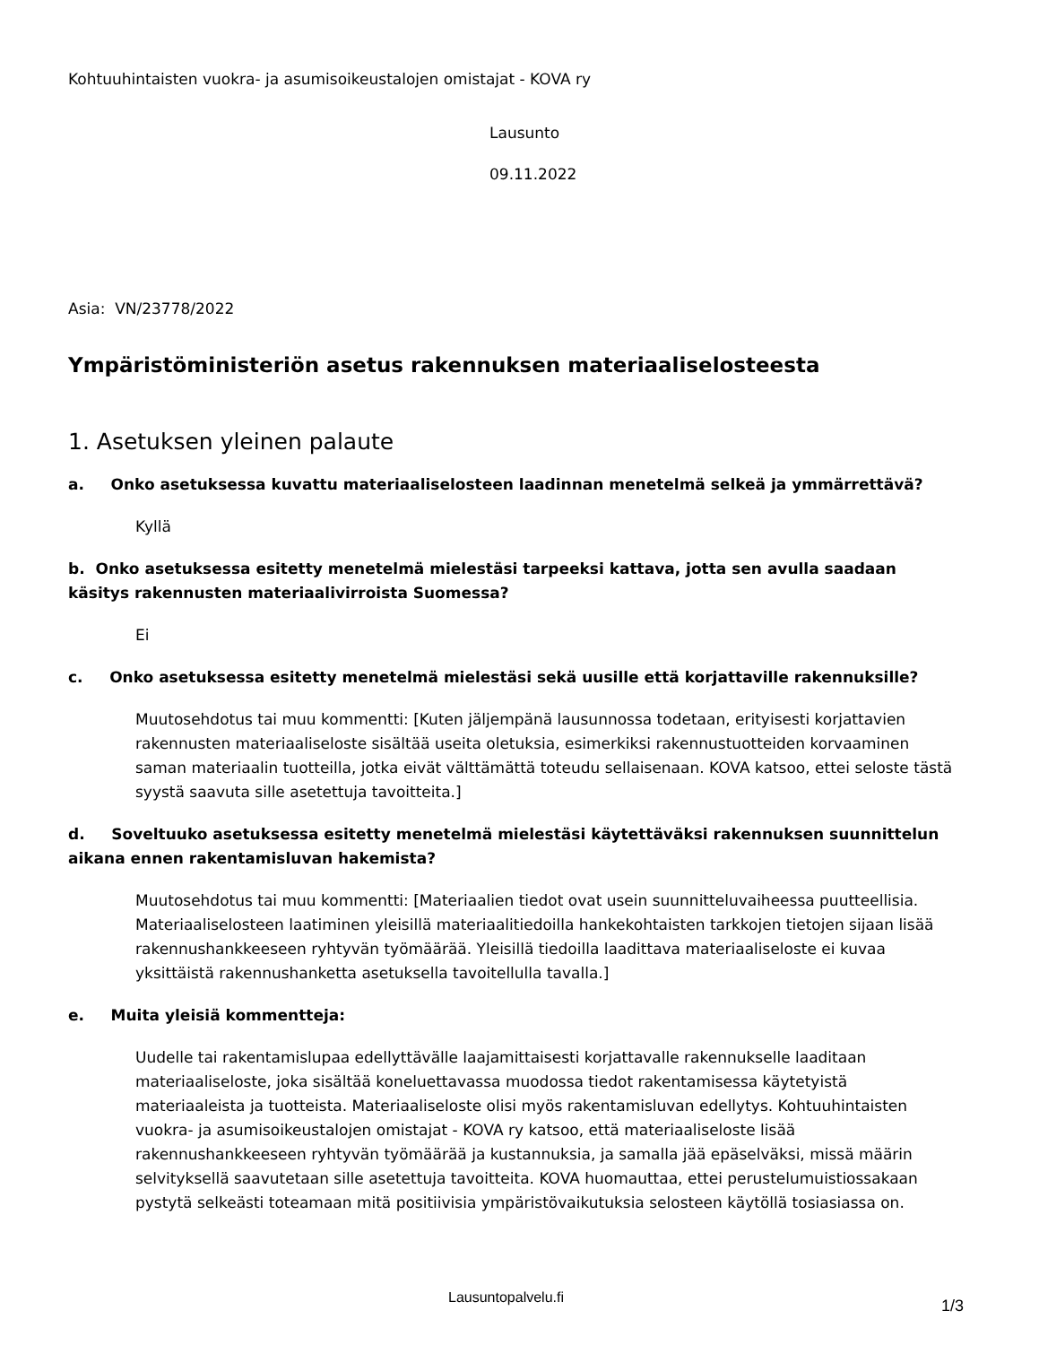Kohtuuhintaisten vuokra- ja asumisoikeustalojen omistajat - KOVA ry
Lausunto
09.11.2022
Asia: VN/23778/2022
Ympäristöministeriön asetus rakennuksen materiaaliselosteesta
1. Asetuksen yleinen palaute
a. Onko asetuksessa kuvattu materiaaliselosteen laadinnan menetelmä selkeä ja ymmärrettävä?
Kyllä
b. Onko asetuksessa esitetty menetelmä mielestäsi tarpeeksi kattava, jotta sen avulla saadaan käsitys rakennusten materiaalivirroista Suomessa?
Ei
c. Onko asetuksessa esitetty menetelmä mielestäsi sekä uusille että korjattaville rakennuksille?
Muutosehdotus tai muu kommentti: [Kuten jäljempänä lausunnossa todetaan, erityisesti korjattavien rakennusten materiaaliseloste sisältää useita oletuksia, esimerkiksi rakennustuotteiden korvaaminen saman materiaalin tuotteilla, jotka eivät välttämättä toteudu sellaisenaan. KOVA katsoo, ettei seloste tästä syystä saavuta sille asetettuja tavoitteita.]
d. Soveltuuko asetuksessa esitetty menetelmä mielestäsi käytettäväksi rakennuksen suunnittelun aikana ennen rakentamisluvan hakemista?
Muutosehdotus tai muu kommentti: [Materiaalien tiedot ovat usein suunnitteluvaiheessa puutteellisia. Materiaaliselosteen laatiminen yleisillä materiaalitiedoilla hankekohtaisten tarkkojen tietojen sijaan lisää rakennushankkeeseen ryhtyvän työmäärää. Yleisillä tiedoilla laadittava materiaaliseloste ei kuvaa yksittäistä rakennushanketta asetuksella tavoitellulla tavalla.]
e. Muita yleisiä kommentteja:
Uudelle tai rakentamislupaa edellyttävälle laajamittaisesti korjattavalle rakennukselle laaditaan materiaaliseloste, joka sisältää koneluettavassa muodossa tiedot rakentamisessa käytetyistä materiaaleista ja tuotteista. Materiaaliseloste olisi myös rakentamisluvan edellytys. Kohtuuhintaisten vuokra- ja asumisoikeustalojen omistajat - KOVA ry katsoo, että materiaaliseloste lisää rakennushankkeeseen ryhtyvän työmäärää ja kustannuksia, ja samalla jää epäselväksi, missä määrin selvityksellä saavutetaan sille asetettuja tavoitteita. KOVA huomauttaa, ettei perustelumuistiossakaan pystytä selkeästi toteamaan mitä positiivisia ympäristövaikutuksia selosteen käytöllä tosiasiassa on.
Lausuntopalvelu.fi 1/3